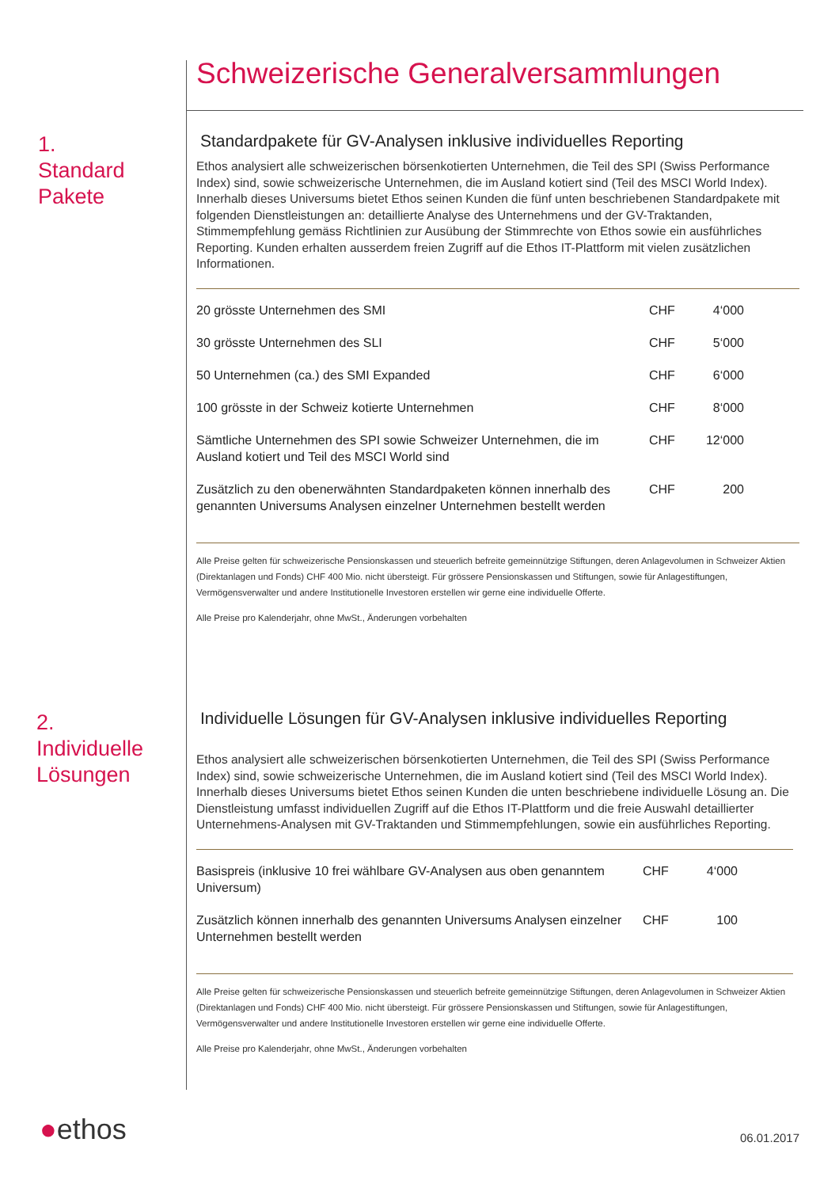Schweizerische Generalversammlungen
1.
Standard
Pakete
Standardpakete für GV-Analysen inklusive individuelles Reporting
Ethos analysiert alle schweizerischen börsenkotierten Unternehmen, die Teil des SPI (Swiss Performance Index) sind, sowie schweizerische Unternehmen, die im Ausland kotiert sind (Teil des MSCI World Index). Innerhalb dieses Universums bietet Ethos seinen Kunden die fünf unten beschriebenen Standardpakete mit folgenden Dienstleistungen an: detaillierte Analyse des Unternehmens und der GV-Traktanden, Stimmempfehlung gemäss Richtlinien zur Ausübung der Stimmrechte von Ethos sowie ein ausführliches Reporting. Kunden erhalten ausserdem freien Zugriff auf die Ethos IT-Plattform mit vielen zusätzlichen Informationen.
| 20 grösste Unternehmen des SMI | CHF | 4‘000 | |
| 30 grösste Unternehmen des SLI | CHF | 5‘000 | |
| 50 Unternehmen (ca.) des SMI Expanded | CHF | 6‘000 | |
| 100 grösste in der Schweiz kotierte Unternehmen | CHF | 8‘000 | |
| Sämtliche Unternehmen des SPI sowie Schweizer Unternehmen, die im Ausland kotiert und Teil des MSCI World sind | CHF | 12‘000 | |
| Zusätzlich zu den obenerwähnten Standardpaketen können innerhalb des genannten Universums Analysen einzelner Unternehmen bestellt werden | CHF | 200 | |
Alle Preise gelten für schweizerische Pensionskassen und steuerlich befreite gemeinnützige Stiftungen, deren Anlagevolumen in Schweizer Aktien (Direktanlagen und Fonds) CHF 400 Mio. nicht übersteigt. Für grössere Pensionskassen und Stiftungen, sowie für Anlagestiftungen, Vermögensverwalter und andere Institutionelle Investoren erstellen wir gerne eine individuelle Offerte.
Alle Preise pro Kalenderjahr, ohne MwSt., Änderungen vorbehalten
2.
Individuelle
Lösungen
Individuelle Lösungen für GV-Analysen inklusive individuelles Reporting
Ethos analysiert alle schweizerischen börsenkotierten Unternehmen, die Teil des SPI (Swiss Performance Index) sind, sowie schweizerische Unternehmen, die im Ausland kotiert sind (Teil des MSCI World Index). Innerhalb dieses Universums bietet Ethos seinen Kunden die unten beschriebene individuelle Lösung an. Die Dienstleistung umfasst individuellen Zugriff auf die Ethos IT-Plattform und die freie Auswahl detaillierter Unternehmens-Analysen mit GV-Traktanden und Stimmempfehlungen, sowie ein ausführliches Reporting.
| Basispreis (inklusive 10 frei wählbare GV-Analysen aus oben genanntem Universum) | CHF | 4‘000 | |
| Zusätzlich können innerhalb des genannten Universums Analysen einzelner Unternehmen bestellt werden | CHF | 100 | |
Alle Preise gelten für schweizerische Pensionskassen und steuerlich befreite gemeinnützige Stiftungen, deren Anlagevolumen in Schweizer Aktien (Direktanlagen und Fonds) CHF 400 Mio. nicht übersteigt. Für grössere Pensionskassen und Stiftungen, sowie für Anlagestiftungen, Vermögensverwalter und andere Institutionelle Investoren erstellen wir gerne eine individuelle Offerte.
Alle Preise pro Kalenderjahr, ohne MwSt., Änderungen vorbehalten
●ethos 06.01.2017